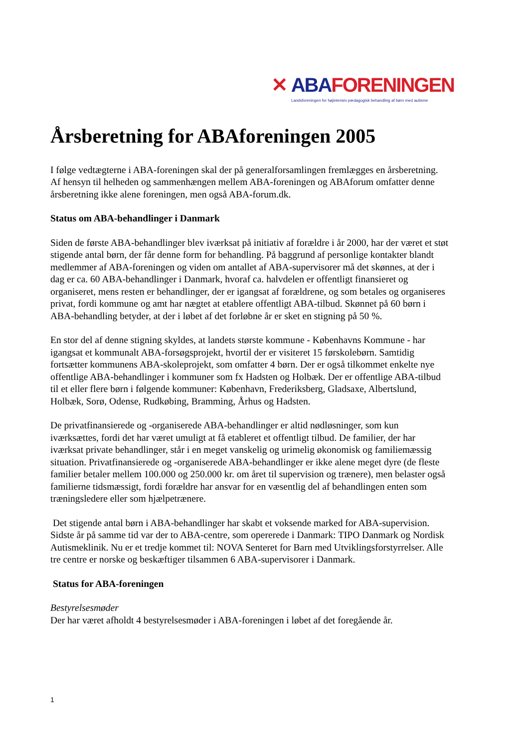✕ ABA FORENINGEN
Landsforeningen for højintensiv pædagogisk behandling af børn med autisme
Årsberetning for ABAforeningen 2005
I følge vedtægterne i ABA-foreningen skal der på generalforsamlingen fremlægges en årsberetning. Af hensyn til helheden og sammenhængen mellem ABA-foreningen og ABAforum omfatter denne årsberetning ikke alene foreningen, men også ABA-forum.dk.
Status om ABA-behandlinger i Danmark
Siden de første ABA-behandlinger blev iværksat på initiativ af forældre i år 2000, har der været et støt stigende antal børn, der får denne form for behandling. På baggrund af personlige kontakter blandt medlemmer af ABA-foreningen og viden om antallet af ABA-supervisorer må det skønnes, at der i dag er ca. 60 ABA-behandlinger i Danmark, hvoraf ca. halvdelen er offentligt finansieret og organiseret, mens resten er behandlinger, der er igangsat af forældrene, og som betales og organiseres privat, fordi kommune og amt har nægtet at etablere offentligt ABA-tilbud. Skønnet på 60 børn i ABA-behandling betyder, at der i løbet af det forløbne år er sket en stigning på 50 %.
En stor del af denne stigning skyldes, at landets største kommune - Københavns Kommune - har igangsat et kommunalt ABA-forsøgsprojekt, hvortil der er visiteret 15 førskolebørn. Samtidig fortsætter kommunens ABA-skoleprojekt, som omfatter 4 børn. Der er også tilkommet enkelte nye offentlige ABA-behandlinger i kommuner som fx Hadsten og Holbæk. Der er offentlige ABA-tilbud til et eller flere børn i følgende kommuner: København, Frederiksberg, Gladsaxe, Albertslund, Holbæk, Sorø, Odense, Rudkøbing, Bramming, Århus og Hadsten.
De privatfinansierede og -organiserede ABA-behandlinger er altid nødløsninger, som kun iværksættes, fordi det har været umuligt at få etableret et offentligt tilbud. De familier, der har iværksat private behandlinger, står i en meget vanskelig og urimelig økonomisk og familiemæssig situation. Privatfinansierede og -organiserede ABA-behandlinger er ikke alene meget dyre (de fleste familier betaler mellem 100.000 og 250.000 kr. om året til supervision og trænere), men belaster også familierne tidsmæssigt, fordi forældre har ansvar for en væsentlig del af behandlingen enten som træningsledere eller som hjælpetrænere.
Det stigende antal børn i ABA-behandlinger har skabt et voksende marked for ABA-supervision. Sidste år på samme tid var der to ABA-centre, som opererede i Danmark: TIPO Danmark og Nordisk Autismeklinik. Nu er et tredje kommet til: NOVA Senteret for Barn med Utviklingsforstyrrelser. Alle tre centre er norske og beskæftiger tilsammen 6 ABA-supervisorer i Danmark.
Status for ABA-foreningen
Bestyrelsesmøder
Der har været afholdt 4 bestyrelsesmøder i ABA-foreningen i løbet af det foregående år.
1